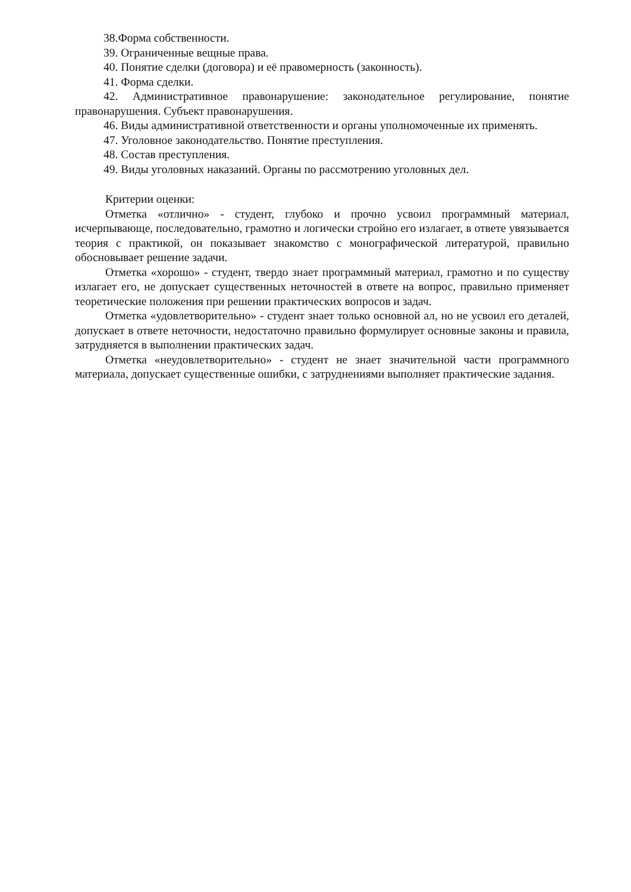38.Форма собственности.
39. Ограниченные вещные права.
40. Понятие сделки (договора) и её правомерность (законность).
41. Форма сделки.
42. Административное правонарушение: законодательное регулирование, понятие правонарушения. Субъект правонарушения.
46. Виды административной ответственности и органы уполномоченные их применять.
47. Уголовное законодательство. Понятие преступления.
48. Состав преступления.
49. Виды уголовных наказаний. Органы по рассмотрению уголовных дел.
Критерии оценки:
Отметка «отлично» - студент, глубоко и прочно усвоил программный материал, исчерпывающе, последовательно, грамотно и логически стройно его излагает, в ответе увязывается теория с практикой, он показывает знакомство с монографической литературой, правильно обосновывает решение задачи.
Отметка «хорошо» - студент, твердо знает программный материал, грамотно и по существу излагает его, не допускает существенных неточностей в ответе на вопрос, правильно применяет теоретические положения при решении практических вопросов и задач.
Отметка «удовлетворительно» - студент знает только основной ал, но не усвоил его деталей, допускает в ответе неточности, недостаточно правильно формулирует основные законы и правила, затрудняется в выполнении практических задач.
Отметка «неудовлетворительно» - студент не знает значительной части программного материала, допускает существенные ошибки, с затруднениями выполняет практические задания.